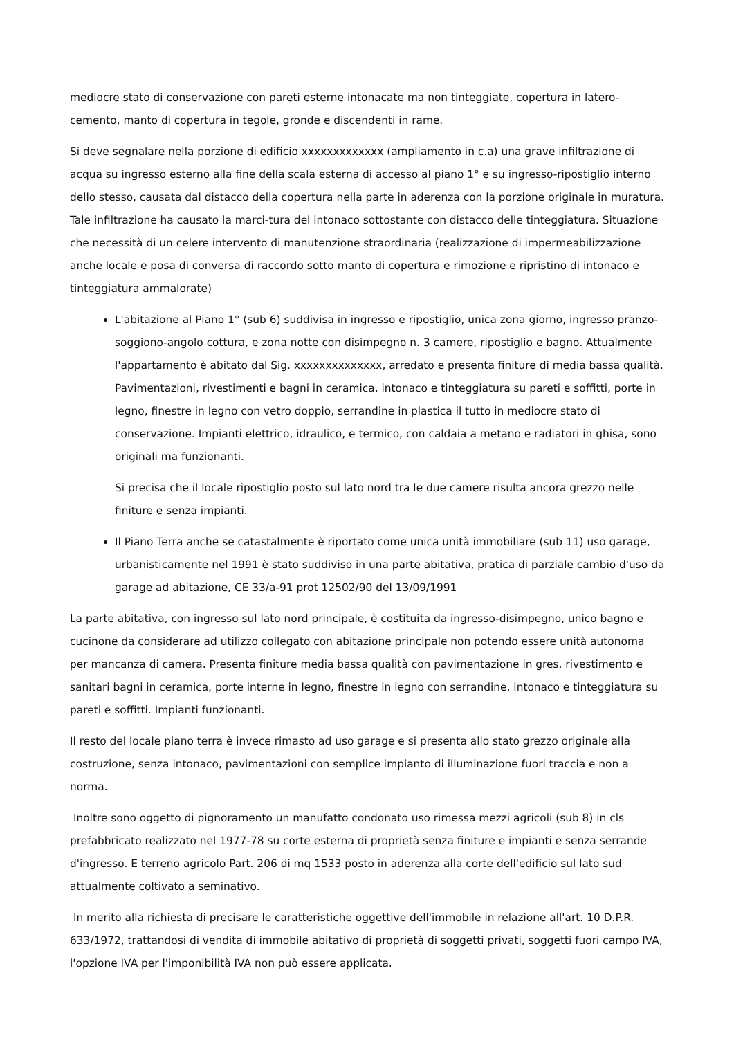mediocre stato di conservazione con pareti esterne intonacate ma non tinteggiate, copertura in latero-cemento, manto di copertura in tegole, gronde e discendenti in rame.
Si deve segnalare nella porzione di edificio xxxxxxxxxxxxx (ampliamento in c.a) una grave infiltrazione di acqua su ingresso esterno alla fine della scala esterna di accesso al piano 1° e su ingresso-ripostiglio interno dello stesso, causata dal distacco della copertura nella parte in aderenza con la porzione originale in muratura. Tale infiltrazione ha causato la marci-tura del intonaco sottostante con distacco delle tinteggiatura. Situazione che necessità di un celere intervento di manutenzione straordinaria (realizzazione di impermeabilizzazione anche locale e posa di conversa di raccordo sotto manto di copertura e rimozione e ripristino di intonaco e tinteggiatura ammalorate)
L'abitazione al Piano 1° (sub 6) suddivisa in ingresso e ripostiglio, unica zona giorno, ingresso pranzo-soggiono-angolo cottura, e zona notte con disimpegno n. 3 camere, ripostiglio e bagno. Attualmente l'appartamento è abitato dal Sig. xxxxxxxxxxxxxx, arredato e presenta finiture di media bassa qualità. Pavimentazioni, rivestimenti e bagni in ceramica, intonaco e tinteggiatura su pareti e soffitti, porte in legno, finestre in legno con vetro doppio, serrandine in plastica il tutto in mediocre stato di conservazione. Impianti elettrico, idraulico, e termico, con caldaia a metano e radiatori in ghisa, sono originali ma funzionanti.
Si precisa che il locale ripostiglio posto sul lato nord tra le due camere risulta ancora grezzo nelle finiture e senza impianti.
Il Piano Terra anche se catastalmente è riportato come unica unità immobiliare (sub 11) uso garage, urbanisticamente nel 1991 è stato suddiviso in una parte abitativa, pratica di parziale cambio d'uso da garage ad abitazione, CE 33/a-91 prot 12502/90 del 13/09/1991
La parte abitativa, con ingresso sul lato nord principale, è costituita da ingresso-disimpegno, unico bagno e cucinone da considerare ad utilizzo collegato con abitazione principale non potendo essere unità autonoma per mancanza di camera. Presenta finiture media bassa qualità con pavimentazione in gres, rivestimento e sanitari bagni in ceramica, porte interne in legno, finestre in legno con serrandine, intonaco e tinteggiatura su pareti e soffitti. Impianti funzionanti.
Il resto del locale piano terra è invece rimasto ad uso garage e si presenta allo stato grezzo originale alla costruzione, senza intonaco, pavimentazioni con semplice impianto di illuminazione fuori traccia e non a norma.
Inoltre sono oggetto di pignoramento un manufatto condonato uso rimessa mezzi agricoli (sub 8) in cls prefabbricato realizzato nel 1977-78 su corte esterna di proprietà senza finiture e impianti e senza serrande d'ingresso. E terreno agricolo Part. 206 di mq 1533 posto in aderenza alla corte dell'edificio sul lato sud attualmente coltivato a seminativo.
In merito alla richiesta di precisare le caratteristiche oggettive dell'immobile in relazione all'art. 10 D.P.R. 633/1972, trattandosi di vendita di immobile abitativo di proprietà di soggetti privati, soggetti fuori campo IVA, l'opzione IVA per l'imponibilità IVA non può essere applicata.